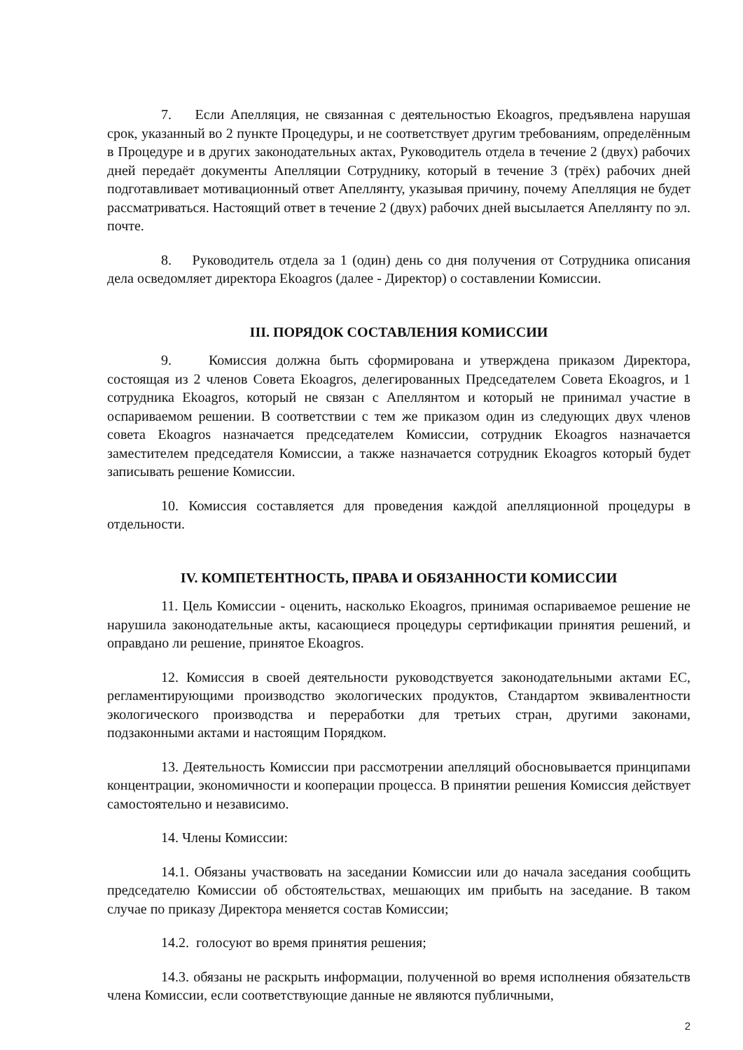7. Если Апелляция, не связанная с деятельностью Ekoagros, предъявлена нарушая срок, указанный во 2 пункте Процедуры, и не соответствует другим требованиям, определённым в Процедуре и в других законодательных актах, Руководитель отдела в течение 2 (двух) рабочих дней передаёт документы Апелляции Сотруднику, который в течение 3 (трёх) рабочих дней подготавливает мотивационный ответ Апеллянту, указывая причину, почему Апелляция не будет рассматриваться. Настоящий ответ в течение 2 (двух) рабочих дней высылается Апеллянту по эл. почте.
8. Руководитель отдела за 1 (один) день со дня получения от Сотрудника описания дела осведомляет директора Ekoagros (далее - Директор) о составлении Комиссии.
III. ПОРЯДОК СОСТАВЛЕНИЯ КОМИССИИ
9. Комиссия должна быть сформирована и утверждена приказом Директора, состоящая из 2 членов Совета Ekoagros, делегированных Председателем Совета Ekoagros, и 1 сотрудника Ekoagros, который не связан с Апеллянтом и который не принимал участие в оспариваемом решении. В соответствии с тем же приказом один из следующих двух членов совета Ekoagros назначается председателем Комиссии, сотрудник Ekoagros назначается заместителем председателя Комиссии, а также назначается сотрудник Ekoagros который будет записывать решение Комиссии.
10. Комиссия составляется для проведения каждой апелляционной процедуры в отдельности.
IV. КОМПЕТЕНТНОСТЬ, ПРАВА И ОБЯЗАННОСТИ КОМИССИИ
11. Цель Комиссии - оценить, насколько Ekoagros, принимая оспариваемое решение не нарушила законодательные акты, касающиеся процедуры сертификации принятия решений, и оправдано ли решение, принятое Ekoagros.
12. Комиссия в своей деятельности руководствуется законодательными актами ЕС, регламентирующими производство экологических продуктов, Стандартом эквивалентности экологического производства и переработки для третьих стран, другими законами, подзаконными актами и настоящим Порядком.
13. Деятельность Комиссии при рассмотрении апелляций обосновывается принципами концентрации, экономичности и кооперации процесса. В принятии решения Комиссия действует самостоятельно и независимо.
14. Члены Комиссии:
14.1. Обязаны участвовать на заседании Комиссии или до начала заседания сообщить председателю Комиссии об обстоятельствах, мешающих им прибыть на заседание. В таком случае по приказу Директора меняется состав Комиссии;
14.2. голосуют во время принятия решения;
14.3. обязаны не раскрыть информации, полученной во время исполнения обязательств члена Комиссии, если соответствующие данные не являются публичными,
2